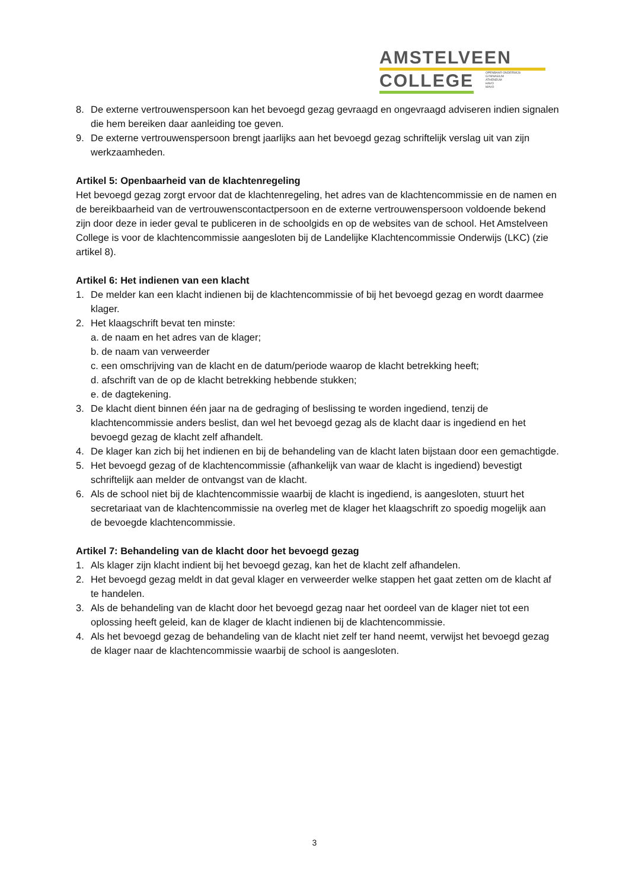AMSTELVEEN
COLLEGE
OPENBAAR ONDERWIJS
GYMNASIUM
ATHENEUM
HAVO
MAVO
8. De externe vertrouwenspersoon kan het bevoegd gezag gevraagd en ongevraagd adviseren indien signalen die hem bereiken daar aanleiding toe geven.
9. De externe vertrouwenspersoon brengt jaarlijks aan het bevoegd gezag schriftelijk verslag uit van zijn werkzaamheden.
Artikel 5: Openbaarheid van de klachtenregeling
Het bevoegd gezag zorgt ervoor dat de klachtenregeling, het adres van de klachtencommissie en de namen en de bereikbaarheid van de vertrouwenscontactpersoon en de externe vertrouwenspersoon voldoende bekend zijn door deze in ieder geval te publiceren in de schoolgids en op de websites van de school. Het Amstelveen College is voor de klachtencommissie aangesloten bij de Landelijke Klachtencommissie Onderwijs (LKC) (zie artikel 8).
Artikel 6: Het indienen van een klacht
1. De melder kan een klacht indienen bij de klachtencommissie of bij het bevoegd gezag en wordt daarmee klager.
2. Het klaagschrift bevat ten minste:
a. de naam en het adres van de klager;
b. de naam van verweerder
c. een omschrijving van de klacht en de datum/periode waarop de klacht betrekking heeft;
d. afschrift van de op de klacht betrekking hebbende stukken;
e. de dagtekening.
3. De klacht dient binnen één jaar na de gedraging of beslissing te worden ingediend, tenzij de klachtencommissie anders beslist, dan wel het bevoegd gezag als de klacht daar is ingediend en het bevoegd gezag de klacht zelf afhandelt.
4. De klager kan zich bij het indienen en bij de behandeling van de klacht laten bijstaan door een gemachtigde.
5. Het bevoegd gezag of de klachtencommissie (afhankelijk van waar de klacht is ingediend) bevestigt schriftelijk aan melder de ontvangst van de klacht.
6. Als de school niet bij de klachtencommissie waarbij de klacht is ingediend, is aangesloten, stuurt het secretariaat van de klachtencommissie na overleg met de klager het klaagschrift zo spoedig mogelijk aan de bevoegde klachtencommissie.
Artikel 7: Behandeling van de klacht door het bevoegd gezag
1. Als klager zijn klacht indient bij het bevoegd gezag, kan het de klacht zelf afhandelen.
2. Het bevoegd gezag meldt in dat geval klager en verweerder welke stappen het gaat zetten om de klacht af te handelen.
3. Als de behandeling van de klacht door het bevoegd gezag naar het oordeel van de klager niet tot een oplossing heeft geleid, kan de klager de klacht indienen bij de klachtencommissie.
4. Als het bevoegd gezag de behandeling van de klacht niet zelf ter hand neemt, verwijst het bevoegd gezag de klager naar de klachtencommissie waarbij de school is aangesloten.
3